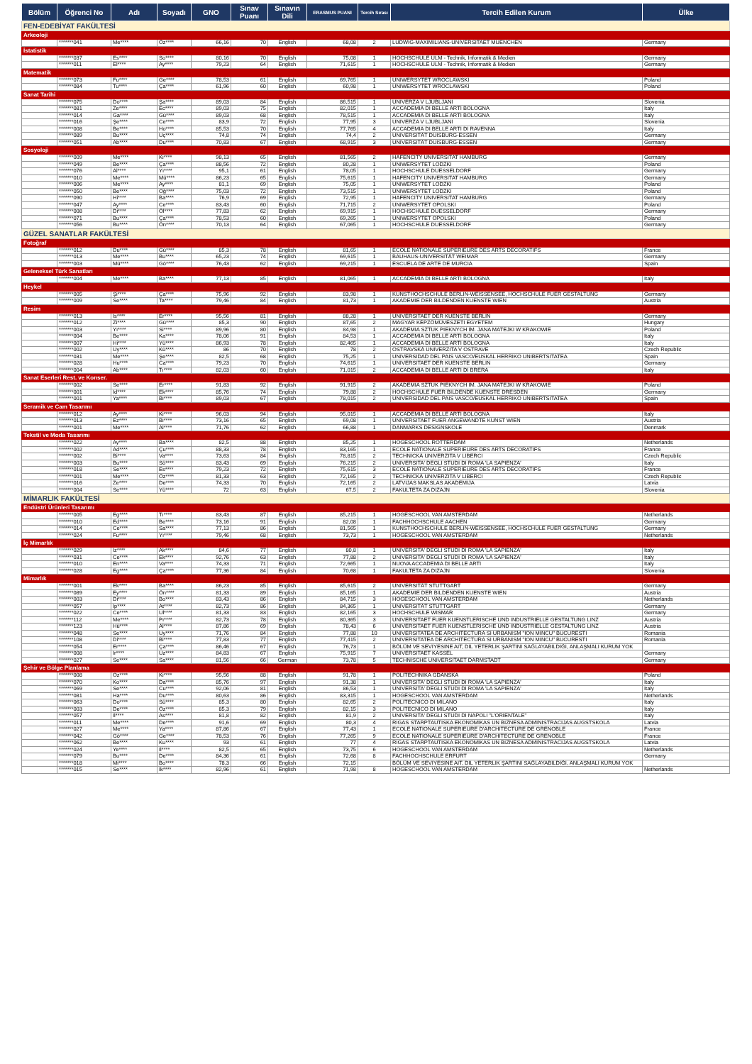| Bölüm | Öğrenci No | Adı | Soyadı | GNO | Sınav Puanı | Sınavın Dili | ERASMUS PUANI | Tercih Sırası | Tercih Edilen Kurum | Ülke |
| --- | --- | --- | --- | --- | --- | --- | --- | --- | --- | --- |
| FEN-EDEBİYAT FAKÜLTESİ | | | | | | | | | | |
| Arkeoloji | | | | | | | | | | |
| | *******041 | Me**** | Öz**** | 66,16 | 70 | English | 68,08 | 2 | LUDWIG-MAXIMILIANS-UNIVERSITAET MUENCHEN | Germany |
| İstatistik | | | | | | | | | | |
| | *******037 | Es**** | So**** | 80,16 | 70 | English | 75,08 | 1 | HOCHSCHULE ULM - Technik, Informatik & Medien | Germany |
| | *******011 | El**** | Ay**** | 79,23 | 64 | English | 71,615 | 1 | HOCHSCHULE ULM - Technik, Informatik & Medien | Germany |
| Matematik | | | | | | | | | | |
| | *******073 | Fu**** | Ge**** | 78,53 | 61 | English | 69,765 | 1 | UNIWERSYTET WROCLAWSKI | Poland |
| | *******084 | Tu**** | Ça**** | 61,96 | 60 | English | 60,98 | 1 | UNIWERSYTET WROCLAWSKI | Poland |
| Sanat Tarihi | | | | | | | | | | |
| | *******075 | Do**** | Şa**** | 89,03 | 84 | English | 86,515 | 1 | UNIVERZA V LJUBLJANI | Slovenia |
| | *******081 | Ze**** | Ec**** | 89,03 | 75 | English | 82,015 | 1 | ACCADEMIA DI BELLE ARTI BOLOGNA | Italy |
| | *******014 | Ga**** | Gü**** | 89,03 | 68 | English | 78,515 | 1 | ACCADEMIA DI BELLE ARTI BOLOGNA | Italy |
| | *******016 | Şe**** | Ce**** | 83,9 | 72 | English | 77,95 | 3 | UNIVERZA V LJUBLJANI | Slovenia |
| | *******008 | Be**** | Ho**** | 85,53 | 70 | English | 77,765 | 4 | ACCADEMIA DI BELLE ARTI DI RAVENNA | Italy |
| | *******089 | Bu**** | Uç**** | 74,8 | 74 | English | 74,4 | 2 | UNIVERSITÄT DUISBURG-ESSEN | Germany |
| | *******051 | Ab**** | Du**** | 70,83 | 67 | English | 68,915 | 3 | UNIVERSITÄT DUISBURG-ESSEN | Germany |
| Sosyoloji | | | | | | | | | | |
| | *******009 | Me**** | Ki**** | 98,13 | 65 | English | 81,565 | 2 | HAFENCITY UNIVERSITAT HAMBURG | Germany |
| | *******049 | Be**** | Ça**** | 88,56 | 72 | English | 80,28 | 1 | UNIWERSYTET LODZKI | Poland |
| | *******076 | Al**** | Yı**** | 95,1 | 61 | English | 78,05 | 1 | HOCHSCHULE DUESSELDORF | Germany |
| | *******010 | Me**** | Mü**** | 86,23 | 65 | English | 75,615 | 1 | HAFENCITY UNIVERSITAT HAMBURG | Germany |
| | *******006 | Me**** | Ay**** | 81,1 | 69 | English | 75,05 | 1 | UNIWERSYTET LODZKI | Poland |
| | *******050 | Be**** | Oğ**** | 75,03 | 72 | English | 73,515 | 1 | UNIWERSYTET LODZKI | Poland |
| | *******090 | Hi**** | Ba**** | 76,9 | 69 | English | 72,95 | 1 | HAFENCITY UNIVERSITAT HAMBURG | Germany |
| | *******047 | Ay**** | Ce**** | 83,43 | 60 | English | 71,715 | 2 | UNIWERSYTET OPOLSKI | Poland |
| | *******008 | Di**** | Öl**** | 77,83 | 62 | English | 69,915 | 1 | HOCHSCHULE DUESSELDORF | Germany |
| | *******071 | Bu**** | Ça**** | 78,53 | 60 | English | 69,265 | 1 | UNIWERSYTET OPOLSKI | Poland |
| | *******056 | Bu**** | Ön**** | 70,13 | 64 | English | 67,065 | 1 | HOCHSCHULE DUESSELDORF | Germany |
| GÜZEL SANATLAR FAKÜLTESİ | | | | | | | | | | |
| Fotoğraf | | | | | | | | | | |
| | *******012 | Du**** | Gü**** | 85,3 | 78 | English | 81,65 | 1 | ECOLE NATIONALE SUPERIEURE DES ARTS DECORATIFS | France |
| | *******013 | Me**** | Bu**** | 65,23 | 74 | English | 69,615 | 1 | BAUHAUS-UNIVERSITÄT WEIMAR | Germany |
| | *******003 | Mü**** | Gö**** | 76,43 | 62 | English | 69,215 | 1 | ESCUELA DE ARTE DE MURCIA | Spain |
| Geleneksel Türk Sanatları | | | | | | | | | | |
| | *******004 | Me**** | Ba**** | 77,13 | 85 | English | 81,065 | 1 | ACCADEMIA DI BELLE ARTI BOLOGNA | Italy |
| Heykel | | | | | | | | | | |
| | *******005 | Şi**** | Ça**** | 75,96 | 92 | English | 83,98 | 1 | KUNSTHOCHSCHULE BERLIN-WEISSENSEE, HOCHSCHULE FUER GESTALTUNG | Germany |
| | *******009 | Se**** | Ta**** | 79,46 | 84 | English | 81,73 | 1 | AKADEMIE DER BILDENDEN KUENSTE WIEN | Austria |
| Resim | | | | | | | | | | |
| | *******013 | Is**** | Er**** | 95,56 | 81 | English | 88,28 | 1 | UNIVERSITAET DER KUENSTE BERLIN | Germany |
| | *******012 | Zi**** | Gü**** | 85,3 | 90 | English | 87,65 | 2 | MAGYAR KÉPZŐMŰVÉSZETI EGYETEM | Hungary |
| | *******003 | Yı**** | Si**** | 89,96 | 80 | English | 84,98 | 1 | AKADEMIA SZTUK PIEKNYCH IM. JANA MATEJKI W KRAKOWIE | Poland |
| | *******004 | Be**** | Ka**** | 78,06 | 91 | English | 84,53 | 1 | ACCADEMIA DI BELLE ARTI BOLOGNA | Italy |
| | *******007 | Hi**** | Yü**** | 86,93 | 78 | English | 82,465 | 1 | ACCADEMIA DI BELLE ARTI BOLOGNA | Italy |
| | *******002 | Uy**** | Kü**** | 86 | 70 | English | 78 | 2 | OSTRAVSKÁ UNIVERZITA V OSTRAVE | Czech Republic |
| | *******031 | Me**** | Şe**** | 82,5 | 68 | English | 75,25 | 1 | UNIVERSIDAD DEL PAIS VASCO/EUSKAL HERRIKO UNIBERTSITATEA | Spain |
| | *******028 | Hu**** | Ca**** | 79,23 | 70 | English | 74,615 | 1 | UNIVERSITAET DER KUENSTE BERLIN | Germany |
| | *******004 | Ab**** | Tı**** | 82,03 | 60 | English | 71,015 | 2 | ACCADEMIA DI BELLE ARTI DI BRERA | Italy |
| Sanat Eserleri Rest. ve Konser. | | | | | | | | | | |
| | *******002 | Se**** | Er**** | 91,83 | 92 | English | 91,915 | 2 | AKADEMIA SZTUK PIEKNYCH IM. JANA MATEJKI W KRAKOWIE | Poland |
| | *******001 | İd**** | Ek**** | 85,76 | 74 | English | 79,88 | 2 | HOCHSCHULE FUER BILDENDE KUENSTE DRESDEN | Germany |
| | *******001 | Ya**** | Bi**** | 89,03 | 67 | English | 78,015 | 2 | UNIVERSIDAD DEL PAIS VASCO/EUSKAL HERRIKO UNIBERTSITATEA | Spain |
| Seramik ve Cam Tasarımı | | | | | | | | | | |
| | *******012 | Ay**** | Ki**** | 96,03 | 94 | English | 95,015 | 1 | ACCADEMIA DI BELLE ARTI BOLOGNA | Italy |
| | *******013 | Ez**** | Bi**** | 73,16 | 65 | English | 69,08 | 1 | UNIVERSITAET FUER ANGEWANDTE KUNST WIEN | Austria |
| | *******001 | Me**** | Al**** | 71,76 | 62 | English | 66,88 | 1 | DANMARKS DESIGNSKOLE | Denmark |
| Tekstil ve Moda Tasarımı | | | | | | | | | | |
| | *******022 | Ay**** | Ba**** | 82,5 | 88 | English | 85,25 | 1 | HOGESCHOOL ROTTERDAM | Netherlands |
| | *******002 | Ad**** | Çu**** | 88,33 | 78 | English | 83,165 | 1 | ECOLE NATIONALE SUPERIEURE DES ARTS DECORATIFS | France |
| | *******002 | Bi**** | Va**** | 73,63 | 84 | English | 78,815 | 2 | TECHNICKÁ UNIVERZITA V LIBERCI | Czech Republic |
| | *******003 | Bu**** | Sö**** | 83,43 | 69 | English | 76,215 | 2 | UNIVERSITA' DEGLI STUDI DI ROMA 'LA SAPIENZA' | Italy |
| | *******018 | Se**** | Es**** | 79,23 | 72 | English | 75,615 | 3 | ECOLE NATIONALE SUPERIEURE DES ARTS DECORATIFS | France |
| | *******001 | Me**** | Öz**** | 81,33 | 63 | English | 72,165 | 2 | TECHNICKÁ UNIVERZITA V LIBERCI | Czech Republic |
| | *******016 | Ze**** | De**** | 74,33 | 70 | English | 72,165 | 2 | LATVIJAS MAKSLAS AKADEMIJA | Latvia |
| | *******004 | Se**** | Yü**** | 72 | 63 | English | 67,5 | 2 | FAKULTETA ZA DIZAJN | Slovenia |
| MİMARLIK FAKÜLTESİ | | | | | | | | | | |
| Endüstri Ürünleri Tasarımı | | | | | | | | | | |
| | *******005 | Eg**** | Tı**** | 83,43 | 87 | English | 85,215 | 1 | HOGESCHOOL VAN AMSTERDAM | Netherlands |
| | *******010 | Ed**** | Be**** | 73,16 | 91 | English | 82,08 | 1 | FACHHOCHSCHULE AACHEN | Germany |
| | *******014 | Ce**** | Sa**** | 77,13 | 86 | English | 81,565 | 1 | KUNSTHOCHSCHULE BERLIN-WEISSENSEE, HOCHSCHULE FUER GESTALTUNG | Germany |
| | *******024 | Fu**** | Yı**** | 79,46 | 68 | English | 73,73 | 1 | HOGESCHOOL VAN AMSTERDAM | Netherlands |
| İç Mimarlık | | | | | | | | | | |
| | *******029 | İz**** | Ak**** | 84,6 | 77 | English | 80,8 | 1 | UNIVERSITA' DEGLI STUDI DI ROMA 'LA SAPIENZA' | Italy |
| | *******031 | Ce**** | Ek**** | 92,76 | 63 | English | 77,88 | 2 | UNIVERSITA' DEGLI STUDI DI ROMA 'LA SAPIENZA' | Italy |
| | *******010 | En**** | Va**** | 74,33 | 71 | English | 72,665 | 1 | NUOVA ACCADEMIA DI BELLE ARTI | Italy |
| | *******028 | Eg**** | Ça**** | 77,36 | 84 | English | 70,68 | 1 | FAKULTETA ZA DIZAJN | Slovenia |
| Mimarlık | | | | | | | | | | |
| | *******001 | Ek**** | Ba**** | 86,23 | 85 | English | 85,615 | 2 | UNIVERSITÄT STUTTGART | Germany |
| | *******089 | Ey**** | Ön**** | 81,33 | 89 | English | 85,165 | 1 | AKADEMIE DER BILDENDEN KUENSTE WIEN | Austria |
| | *******003 | Di**** | Bo**** | 83,43 | 86 | English | 84,715 | 3 | HOGESCHOOL VAN AMSTERDAM | Netherlands |
| | *******057 | İp**** | At**** | 82,73 | 86 | English | 84,365 | 1 | UNIVERSITÄT STUTTGART | Germany |
| | *******022 | Ce**** | Ul**** | 81,33 | 83 | English | 82,165 | 3 | HOCHSCHULE WISMAR | Germany |
| | *******112 | Me**** | Pı**** | 82,73 | 78 | English | 80,365 | 3 | UNIVERSITAET FUER KUENSTLERISCHE UND INDUSTRIELLE GESTALTUNG LINZ | Austria |
| | *******123 | Hü**** | Al**** | 87,86 | 69 | English | 78,43 | 6 | UNIVERSITAET FUER KUENSTLERISCHE UND INDUSTRIELLE GESTALTUNG LINZ | Austria |
| | *******048 | Se**** | Uy**** | 71,76 | 84 | English | 77,88 | 10 | UNIVERSITATEA DE ARCHITECTURA SI URBANISM "ION MINCU" BUCURESTI | Romania |
| | *******108 | Di**** | Bi**** | 77,83 | 77 | English | 77,415 | 2 | UNIVERSITATEA DE ARCHITECTURA SI URBANISM "ION MINCU" BUCURESTI | Romania |
| | *******054 | Er**** | Ça**** | 86,46 | 67 | English | 76,73 | 1 | BÖLÜM VE SEVİYESİNE AİT, DİL YETERLİK ŞARTINI SAĞLAYABİLDİĞİ, ANLAŞMALI KURUM YOK | |
| | *******008 | İr**** | Uz**** | 84,83 | 67 | English | 75,915 | 7 | UNIVERSITAET KASSEL | Germany |
| | *******027 | Se**** | Sa**** | 81,56 | 66 | German | 73,78 | 5 | TECHNISCHE UNIVERSITAET DARMSTADT | Germany |
| Şehir ve Bölge Planlama | | | | | | | | | | |
| | *******008 | Oz**** | Ki**** | 95,56 | 88 | English | 91,78 | 1 | POLITECHNIKA GDANSKA | Poland |
| | *******070 | Ko**** | Da**** | 85,76 | 97 | English | 91,38 | 1 | UNIVERSITA' DEGLI STUDI DI ROMA 'LA SAPIENZA' | Italy |
| | *******069 | Se**** | Cu**** | 92,06 | 81 | English | 86,53 | 1 | UNIVERSITA' DEGLI STUDI DI ROMA 'LA SAPIENZA' | Italy |
| | *******081 | Ha**** | Du**** | 80,63 | 86 | English | 83,315 | 1 | HOGESCHOOL VAN AMSTERDAM | Netherlands |
| | *******063 | Do**** | Sü**** | 85,3 | 80 | English | 82,65 | 2 | POLITECNICO DI MILANO | Italy |
| | *******003 | De**** | Öz**** | 85,3 | 79 | English | 82,15 | 3 | POLITECNICO DI MILANO | Italy |
| | *******057 | İl**** | As**** | 81,8 | 82 | English | 81,9 | 2 | UNIVERSITA' DEGLI STUDI DI NAPOLI "L'ORIENTALE" | Italy |
| | *******011 | Me**** | De**** | 91,6 | 69 | English | 80,3 | 4 | RIGAS STARPTAUTISKA EKONOMIKAS UN BIZNESA ADMINISTRACIJAS AUGSTSKOLA | Latvia |
| | *******027 | Me**** | Ya**** | 87,86 | 67 | English | 77,43 | 1 | ECOLE NATIONALE SUPERIEURE D'ARCHITECTURE DE GRENOBLE | France |
| | *******042 | Gö**** | Ge**** | 78,53 | 76 | English | 77,265 | 9 | ECOLE NATIONALE SUPERIEURE D'ARCHITECTURE DE GRENOBLE | France |
| | *******062 | Be**** | Ku**** | 93 | 61 | English | 77 | 4 | RIGAS STARPTAUTISKA EKONOMIKAS UN BIZNESA ADMINISTRACIJAS AUGSTSKOLA | Latvia |
| | *******024 | Ye**** | İl**** | 82,5 | 65 | English | 73,75 | 6 | HOGESCHOOL VAN AMSTERDAM | Netherlands |
| | *******079 | Bu**** | De**** | 84,36 | 61 | English | 72,68 | 8 | FACHHOCHSCHULE ERFURT | Germany |
| | *******018 | Mi**** | Bo**** | 78,3 | 66 | English | 72,15 | | BÖLÜM VE SEVİYESİNE AİT, DİL YETERLİK ŞARTINI SAĞLAYABİLDİĞİ, ANLAŞMALI KURUM YOK | |
| | *******015 | Se**** | İk**** | 82,96 | 61 | English | 71,98 | 8 | HOGESCHOOL VAN AMSTERDAM | Netherlands |